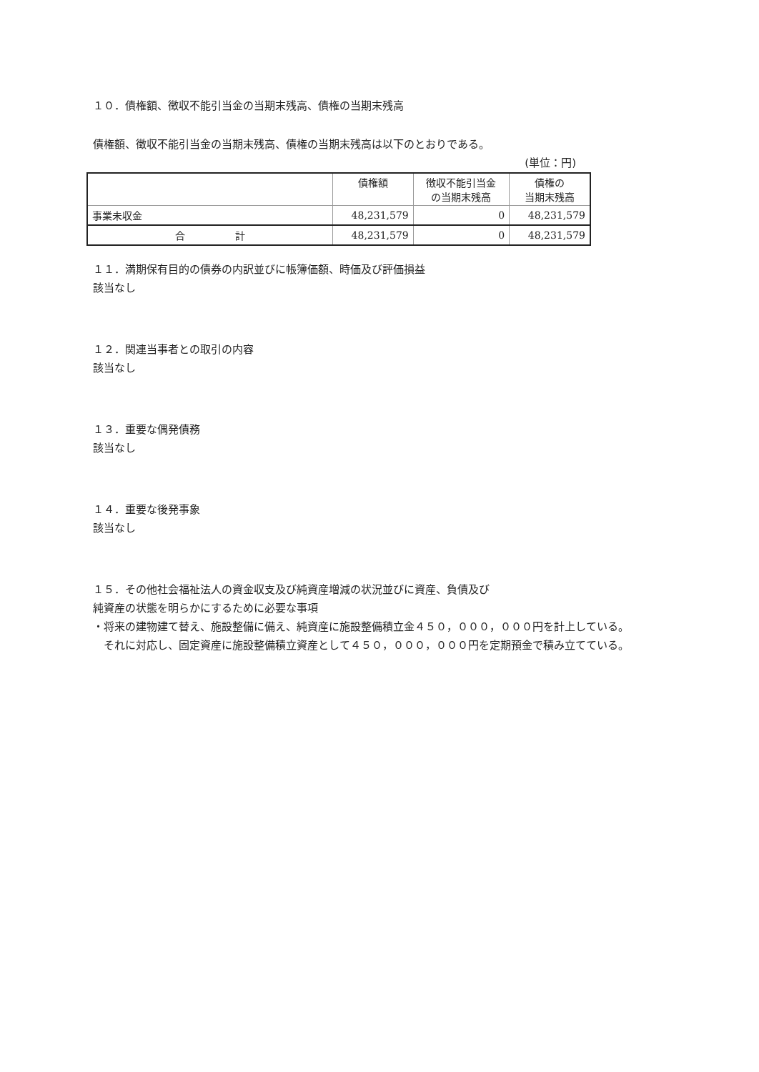１０．債権額、徴収不能引当金の当期末残高、債権の当期末残高
債権額、徴収不能引当金の当期末残高、債権の当期末残高は以下のとおりである。
(単位：円)
| | 債権額 | 徴収不能引当金 の当期末残高 | 債権の 当期末残高 |
| --- | --- | --- | --- |
| 事業未収金 | 48,231,579 | 0 | 48,231,579 |
| 合 計 | 48,231,579 | 0 | 48,231,579 |
１１．満期保有目的の債券の内訳並びに帳簿価額、時価及び評価損益
該当なし
１２．関連当事者との取引の内容
該当なし
１３．重要な偶発債務
該当なし
１４．重要な後発事象
該当なし
１５．その他社会福祉法人の資金収支及び純資産増減の状況並びに資産、負債及び
純資産の状態を明らかにするために必要な事項
・将来の建物建て替え、施設整備に備え、純資産に施設整備積立金４５０，０００，０００円を計上している。
　それに対応し、固定資産に施設整備積立資産として４５０，０００，０００円を定期預金で積み立てている。